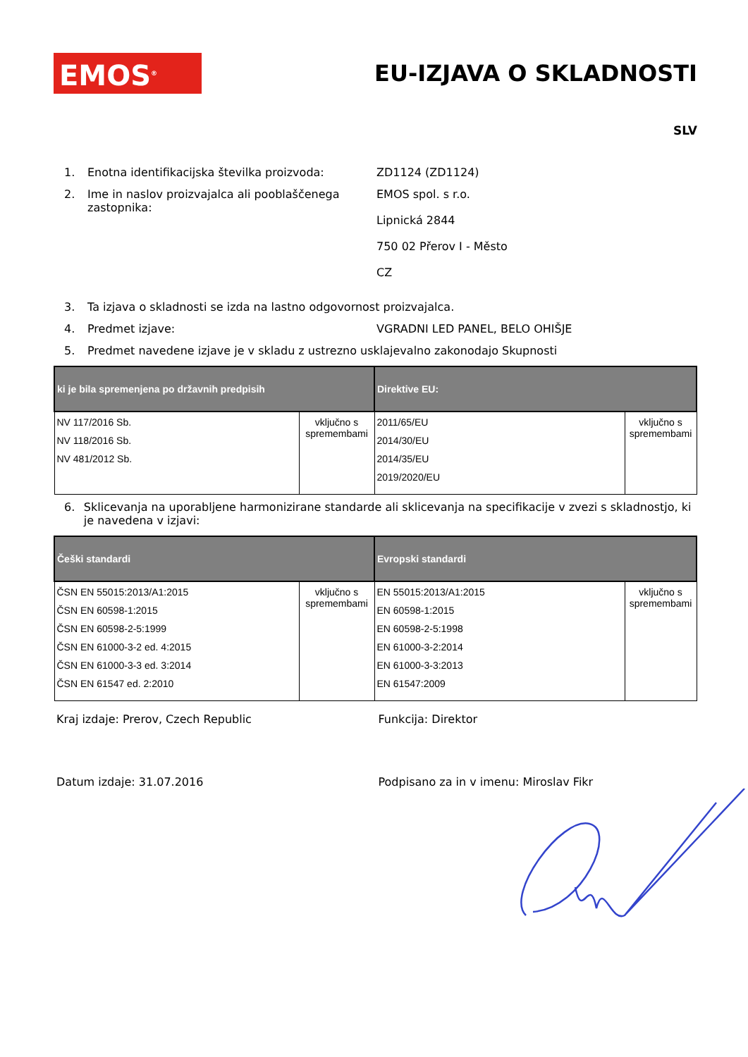EMOS<sup>®</sup>
EU-IZJAVA O SKLADNOSTI
SLV
1. Enotna identifikacijska številka proizvoda: ZD1124 (ZD1124)
2. Ime in naslov proizvajalca ali pooblaščenega zastopnika:
EMOS spol. s r.o.
Lipnická 2844
750 02 Přerov I - Město
CZ
3. Ta izjava o skladnosti se izda na lastno odgovornost proizvajalca.
4. Predmet izjave: VGRADNI LED PANEL, BELO OHIŠJE
5. Predmet navedene izjave je v skladu z ustrezno usklajevalno zakonodajo Skupnosti
| ki je bila spremenjena po državnih predpisih | | Direktive EU: | |
| --- | --- | --- | --- |
| NV 117/2016 Sb. NV 118/2016 Sb. NV 481/2012 Sb. | vključno s spremembami | 2011/65/EU 2014/30/EU 2014/35/EU 2019/2020/EU | vključno s spremembami |
6. Sklicevanja na uporabljene harmonizirane standarde ali sklicevanja na specifikacije v zvezi s skladnostjo, ki je navedena v izjavi:
| Češki standardi | | Evropski standardi | |
| --- | --- | --- | --- |
| ČSN EN 55015:2013/A1:2015 ČSN EN 60598-1:2015 ČSN EN 60598-2-5:1999 ČSN EN 61000-3-2 ed. 4:2015 ČSN EN 61000-3-3 ed. 3:2014 ČSN EN 61547 ed. 2:2010 | vključno s spremembami | EN 55015:2013/A1:2015 EN 60598-1:2015 EN 60598-2-5:1998 EN 61000-3-2:2014 EN 61000-3-3:2013 EN 61547:2009 | vključno s spremembami |
Kraj izdaje: Prerov, Czech Republic Funkcija: Direktor
Datum izdaje: 31.07.2016 Podpisano za in v imenu: Miroslav Fikr